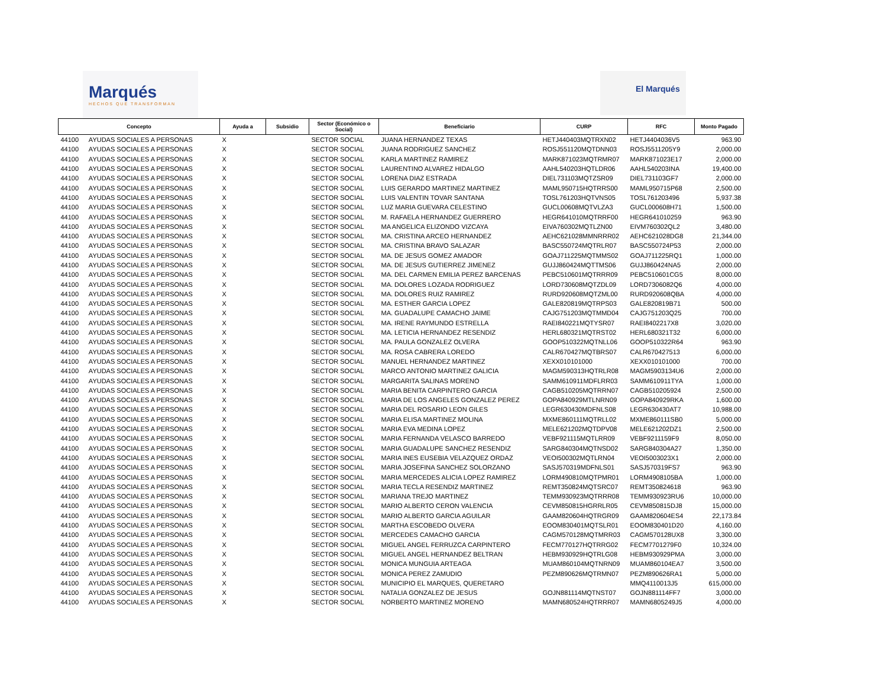Marqués
HECHOS QUE TRANSFORMAN
El Marqués
| Concepto | | Ayuda a | Subsidio | Sector (Económico o Social) | Beneficiario | CURP | RFC | Monto Pagado |
| --- | --- | --- | --- | --- | --- | --- | --- | --- |
| 44100 | AYUDAS SOCIALES A PERSONAS | X | | SECTOR SOCIAL | JUANA HERNANDEZ TEXAS | HETJ440403MQTRXN02 | HETJ4404036V5 | 963.90 |
| 44100 | AYUDAS SOCIALES A PERSONAS | X | | SECTOR SOCIAL | JUANA RODRIGUEZ SANCHEZ | ROSJ551120MQTDNN03 | ROSJ5511205Y9 | 2,000.00 |
| 44100 | AYUDAS SOCIALES A PERSONAS | X | | SECTOR SOCIAL | KARLA MARTINEZ RAMIREZ | MARK871023MQTRMR07 | MARK871023E17 | 2,000.00 |
| 44100 | AYUDAS SOCIALES A PERSONAS | X | | SECTOR SOCIAL | LAURENTINO ALVAREZ HIDALGO | AAHL540203HQTLDR06 | AAHL540203INA | 19,400.00 |
| 44100 | AYUDAS SOCIALES A PERSONAS | X | | SECTOR SOCIAL | LORENA DIAZ ESTRADA | DIEL731103MQTZSR09 | DIEL731103GF7 | 2,000.00 |
| 44100 | AYUDAS SOCIALES A PERSONAS | X | | SECTOR SOCIAL | LUIS GERARDO MARTINEZ MARTINEZ | MAML950715HQTRRS00 | MAML950715P68 | 2,500.00 |
| 44100 | AYUDAS SOCIALES A PERSONAS | X | | SECTOR SOCIAL | LUIS VALENTIN TOVAR SANTANA | TOSL761203HQTVNS05 | TOSL761203496 | 5,937.38 |
| 44100 | AYUDAS SOCIALES A PERSONAS | X | | SECTOR SOCIAL | LUZ MARIA GUEVARA CELESTINO | GUCL00608MQTVLZA3 | GUCL000608H71 | 1,500.00 |
| 44100 | AYUDAS SOCIALES A PERSONAS | X | | SECTOR SOCIAL | M. RAFAELA HERNANDEZ GUERRERO | HEGR641010MQTRRF00 | HEGR641010259 | 963.90 |
| 44100 | AYUDAS SOCIALES A PERSONAS | X | | SECTOR SOCIAL | MA ANGELICA ELIZONDO VIZCAYA | EIVA760302MQTLZN00 | EIVM760302QL2 | 3,480.00 |
| 44100 | AYUDAS SOCIALES A PERSONAS | X | | SECTOR SOCIAL | MA. CRISTINA ARCEO HERNANDEZ | AEHC621028MMNRRR02 | AEHC621028DG8 | 21,344.00 |
| 44100 | AYUDAS SOCIALES A PERSONAS | X | | SECTOR SOCIAL | MA. CRISTINA BRAVO SALAZAR | BASC550724MQTRLR07 | BASC550724P53 | 2,000.00 |
| 44100 | AYUDAS SOCIALES A PERSONAS | X | | SECTOR SOCIAL | MA. DE JESUS GOMEZ AMADOR | GOAJ711225MQTMMS02 | GOAJ711225RQ1 | 1,000.00 |
| 44100 | AYUDAS SOCIALES A PERSONAS | X | | SECTOR SOCIAL | MA. DE JESUS GUTIERREZ JIMENEZ | GUJJ860424MQTTMS06 | GUJJ860424NA5 | 2,000.00 |
| 44100 | AYUDAS SOCIALES A PERSONAS | X | | SECTOR SOCIAL | MA. DEL CARMEN EMILIA PEREZ BARCENAS | PEBC510601MQTRRR09 | PEBC510601CG5 | 8,000.00 |
| 44100 | AYUDAS SOCIALES A PERSONAS | X | | SECTOR SOCIAL | MA. DOLORES LOZADA RODRIGUEZ | LORD730608MQTZDL09 | LORD7306082Q6 | 4,000.00 |
| 44100 | AYUDAS SOCIALES A PERSONAS | X | | SECTOR SOCIAL | MA. DOLORES RUIZ RAMIREZ | RURD920608MQTZML00 | RURD920608QBA | 4,000.00 |
| 44100 | AYUDAS SOCIALES A PERSONAS | X | | SECTOR SOCIAL | MA. ESTHER GARCIA LOPEZ | GALE820819MQTRPS03 | GALE820819B71 | 500.00 |
| 44100 | AYUDAS SOCIALES A PERSONAS | X | | SECTOR SOCIAL | MA. GUADALUPE CAMACHO JAIME | CAJG751203MQTMMD04 | CAJG751203Q25 | 700.00 |
| 44100 | AYUDAS SOCIALES A PERSONAS | X | | SECTOR SOCIAL | MA. IRENE RAYMUNDO ESTRELLA | RAEI840221MQTYSR07 | RAEI8402217X8 | 3,020.00 |
| 44100 | AYUDAS SOCIALES A PERSONAS | X | | SECTOR SOCIAL | MA. LETICIA HERNANDEZ RESENDIZ | HERL680321MQTRST02 | HERL680321T32 | 6,000.00 |
| 44100 | AYUDAS SOCIALES A PERSONAS | X | | SECTOR SOCIAL | MA. PAULA GONZALEZ OLVERA | GOOP510322MQTNLL06 | GOOP510322R64 | 963.90 |
| 44100 | AYUDAS SOCIALES A PERSONAS | X | | SECTOR SOCIAL | MA. ROSA CABRERA LOREDO | CALR670427MQTBRS07 | CALR670427513 | 6,000.00 |
| 44100 | AYUDAS SOCIALES A PERSONAS | X | | SECTOR SOCIAL | MANUEL HERNANDEZ MARTINEZ | XEXX010101000 | XEXX010101000 | 700.00 |
| 44100 | AYUDAS SOCIALES A PERSONAS | X | | SECTOR SOCIAL | MARCO ANTONIO MARTINEZ GALICIA | MAGM590313HQTRLR08 | MAGM5903134U6 | 2,000.00 |
| 44100 | AYUDAS SOCIALES A PERSONAS | X | | SECTOR SOCIAL | MARGARITA SALINAS MORENO | SAMM610911MDFLRR03 | SAMM610911TYA | 1,000.00 |
| 44100 | AYUDAS SOCIALES A PERSONAS | X | | SECTOR SOCIAL | MARIA BENITA CARPINTERO GARCIA | CAGB510205MQTRRN07 | CAGB510205924 | 2,500.00 |
| 44100 | AYUDAS SOCIALES A PERSONAS | X | | SECTOR SOCIAL | MARIA DE LOS ANGELES GONZALEZ PEREZ | GOPA840929MTLNRN09 | GOPA840929RKA | 1,600.00 |
| 44100 | AYUDAS SOCIALES A PERSONAS | X | | SECTOR SOCIAL | MARIA DEL ROSARIO LEON GILES | LEGR630430MDFNLS08 | LEGR630430AT7 | 10,988.00 |
| 44100 | AYUDAS SOCIALES A PERSONAS | X | | SECTOR SOCIAL | MARIA ELISA MARTINEZ MOLINA | MXME860111MQTRLL02 | MXME860111SB0 | 5,000.00 |
| 44100 | AYUDAS SOCIALES A PERSONAS | X | | SECTOR SOCIAL | MARIA EVA MEDINA LOPEZ | MELE621202MQTDPV08 | MELE621202DZ1 | 2,500.00 |
| 44100 | AYUDAS SOCIALES A PERSONAS | X | | SECTOR SOCIAL | MARIA FERNANDA VELASCO BARREDO | VEBF921115MQTLRR09 | VEBF9211159F9 | 8,050.00 |
| 44100 | AYUDAS SOCIALES A PERSONAS | X | | SECTOR SOCIAL | MARIA GUADALUPE SANCHEZ RESENDIZ | SARG840304MQTNSD02 | SARG840304A27 | 1,350.00 |
| 44100 | AYUDAS SOCIALES A PERSONAS | X | | SECTOR SOCIAL | MARIA INES EUSEBIA VELAZQUEZ ORDAZ | VEOI500302MQTLRN04 | VEOI5003023X1 | 2,000.00 |
| 44100 | AYUDAS SOCIALES A PERSONAS | X | | SECTOR SOCIAL | MARIA JOSEFINA SANCHEZ SOLORZANO | SASJ570319MDFNLS01 | SASJ570319FS7 | 963.90 |
| 44100 | AYUDAS SOCIALES A PERSONAS | X | | SECTOR SOCIAL | MARIA MERCEDES ALICIA LOPEZ RAMIREZ | LORM490810MQTPMR01 | LORM4908105BA | 1,000.00 |
| 44100 | AYUDAS SOCIALES A PERSONAS | X | | SECTOR SOCIAL | MARIA TECLA RESENDIZ MARTINEZ | REMT350824MQTSRC07 | REMT350824618 | 963.90 |
| 44100 | AYUDAS SOCIALES A PERSONAS | X | | SECTOR SOCIAL | MARIANA TREJO MARTINEZ | TEMM930923MQTRRR08 | TEMM930923RU6 | 10,000.00 |
| 44100 | AYUDAS SOCIALES A PERSONAS | X | | SECTOR SOCIAL | MARIO ALBERTO CERON VALENCIA | CEVM850815HGRRLR05 | CEVM850815DJ8 | 15,000.00 |
| 44100 | AYUDAS SOCIALES A PERSONAS | X | | SECTOR SOCIAL | MARIO ALBERTO GARCIA AGUILAR | GAAM820604HQTRGR09 | GAAM820604ES4 | 22,173.84 |
| 44100 | AYUDAS SOCIALES A PERSONAS | X | | SECTOR SOCIAL | MARTHA ESCOBEDO OLVERA | EOOM830401MQTSLR01 | EOOM830401D20 | 4,160.00 |
| 44100 | AYUDAS SOCIALES A PERSONAS | X | | SECTOR SOCIAL | MERCEDES CAMACHO GARCIA | CAGM570128MQTMRR03 | CAGM570128UX8 | 3,300.00 |
| 44100 | AYUDAS SOCIALES A PERSONAS | X | | SECTOR SOCIAL | MIGUEL ANGEL FERRUZCA CARPINTERO | FECM770127HQTRRG02 | FECM7701279F0 | 10,324.00 |
| 44100 | AYUDAS SOCIALES A PERSONAS | X | | SECTOR SOCIAL | MIGUEL ANGEL HERNANDEZ BELTRAN | HEBM930929HQTRLG08 | HEBM930929PMA | 3,000.00 |
| 44100 | AYUDAS SOCIALES A PERSONAS | X | | SECTOR SOCIAL | MONICA MUNGUIA ARTEAGA | MUAM860104MQTNRN09 | MUAM860104EA7 | 3,500.00 |
| 44100 | AYUDAS SOCIALES A PERSONAS | X | | SECTOR SOCIAL | MONICA PEREZ ZAMUDIO | PEZM890626MQTRMN07 | PEZM890626RA1 | 5,000.00 |
| 44100 | AYUDAS SOCIALES A PERSONAS | X | | SECTOR SOCIAL | MUNICIPIO EL MARQUES, QUERETARO | | MMQ4110013J5 | 615,000.00 |
| 44100 | AYUDAS SOCIALES A PERSONAS | X | | SECTOR SOCIAL | NATALIA GONZALEZ DE JESUS | GOJN881114MQTNST07 | GOJN881114FF7 | 3,000.00 |
| 44100 | AYUDAS SOCIALES A PERSONAS | X | | SECTOR SOCIAL | NORBERTO MARTINEZ MORENO | MAMN680524HQTRRR07 | MAMN6805249J5 | 4,000.00 |